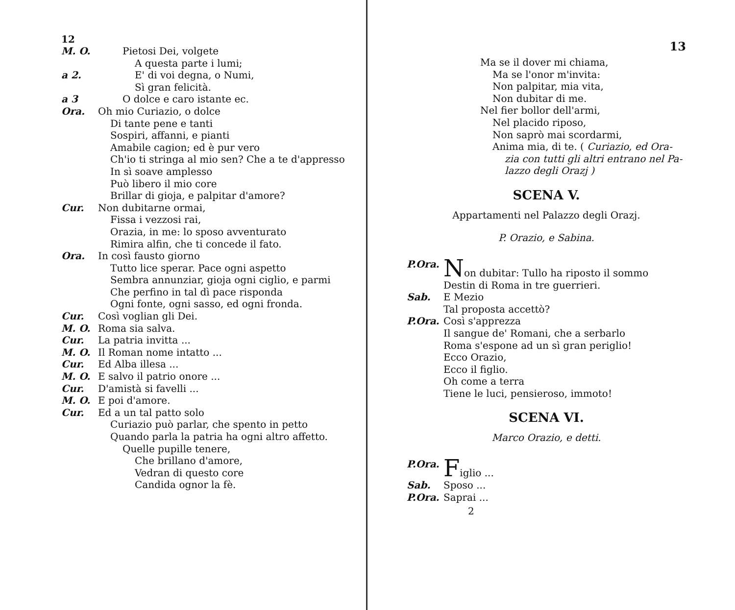12
M. O. Pietosi Dei, volgete
A questa parte i lumi;
a 2. E' di voi degna, o Numi,
Sì gran felicità.
a 3 O dolce e caro istante ec.
Ora. Oh mio Curiazio, o dolce
Di tante pene e tanti
Sospiri, affanni, e pianti
Amabile cagion; ed è pur vero
Ch'io ti stringa al mio sen? Che a te d'appresso
In sì soave amplesso
Può libero il mio core
Brillar di gioja, e palpitar d'amore?
Cur. Non dubitarne ormai,
Fissa i vezzosi rai,
Orazia, in me: lo sposo avventurato
Rimira alfin, che ti concede il fato.
Ora. In così fausto giorno
Tutto lice sperar. Pace ogni aspetto
Sembra annunziar, gioja ogni ciglio, e parmi
Che perfino in tal dì pace risponda
Ogni fonte, ogni sasso, ed ogni fronda.
Cur. Così voglian gli Dei.
M. O. Roma sia salva.
Cur. La patria invitta ...
M. O. Il Roman nome intatto ...
Cur. Ed Alba illesa ...
M. O. E salvo il patrio onore ...
Cur. D'amistà si favelli ...
M. O. E poi d'amore.
Cur. Ed a un tal patto solo
Curiazio può parlar, che spento in petto
Quando parla la patria ha ogni altro affetto.
Quelle pupille tenere,
Che brillano d'amore,
Vedran di questo core
Candida ognor la fè.
13
Ma se il dover mi chiama,
Ma se l'onor m'invita:
Non palpitar, mia vita,
Non dubitar di me.
Nel fier bollor dell'armi,
Nel placido riposo,
Non saprò mai scordarmi,
Anima mia, di te. ( Curiazio, ed Ora-
zia con tutti gli altri entrano nel Pa-
lazzo degli Orazj )
SCENA V.
Appartamenti nel Palazzo degli Orazj.
P. Orazio, e Sabina.
P.Ora. Non dubitar: Tullo ha riposto il sommo
Destin di Roma in tre guerrieri.
Sab. E Mezio
Tal proposta accettò?
P.Ora. Così s'apprezza
Il sangue de' Romani, che a serbarlo
Roma s'espone ad un sì gran periglio!
Ecco Orazio,
Ecco il figlio.
Oh come a terra
Tiene le luci, pensieroso, immoto!
SCENA VI.
Marco Orazio, e detti.
P.Ora. Figlio ...
Sab. Sposo ...
P.Ora. Saprai ...
2